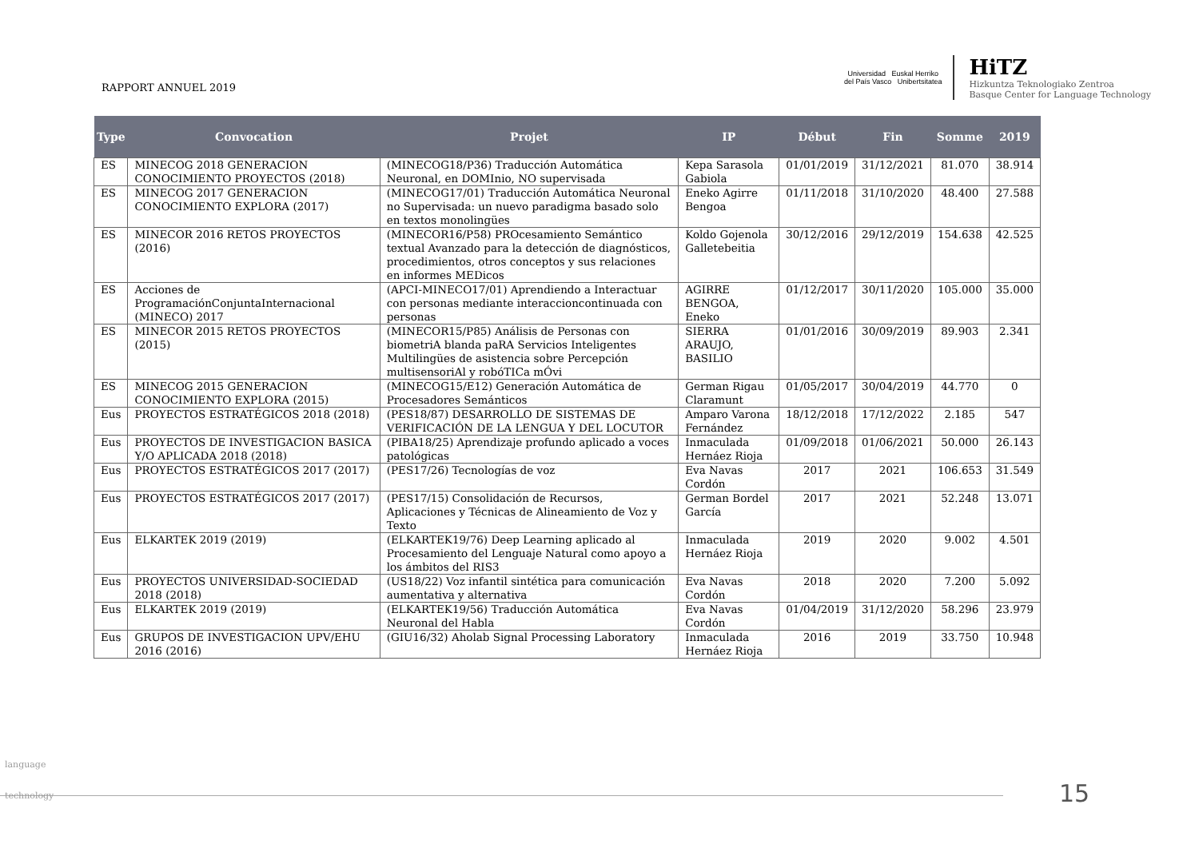RAPPORT ANNUEL 2019
Universidad Euskal Herriko
del País Vasco Unibertsitatea
HiTZ
Hizkuntza Teknologiako Zentroa
Basque Center for Language Technology
| Type | Convocation | Projet | IP | Début | Fin | Somme | 2019 |
| --- | --- | --- | --- | --- | --- | --- | --- |
| ES | MINECOG 2018 GENERACION CONOCIMIENTO PROYECTOS (2018) | (MINECOG18/P36) Traducción Automática Neuronal, en DOMInio, NO supervisada | Kepa Sarasola Gabiola | 01/01/2019 | 31/12/2021 | 81.070 | 38.914 |
| ES | MINECOG 2017 GENERACION CONOCIMIENTO EXPLORA (2017) | (MINECOG17/01) Traducción Automática Neuronal no Supervisada: un nuevo paradigma basado solo en textos monolingües | Eneko Agirre Bengoa | 01/11/2018 | 31/10/2020 | 48.400 | 27.588 |
| ES | MINECOR 2016 RETOS PROYECTOS (2016) | (MINECOR16/P58) PROcesamiento Semántico textual Avanzado para la detección de diagnósticos, procedimientos, otros conceptos y sus relaciones en informes MEDicos | Koldo Gojenola Galletebeitia | 30/12/2016 | 29/12/2019 | 154.638 | 42.525 |
| ES | Acciones de ProgramaciónConjuntaInternacional (MINECO) 2017 | (APCI-MINECO17/01) Aprendiendo a Interactuar con personas mediante interaccioncontinuada con personas | AGIRRE BENGOA, Eneko | 01/12/2017 | 30/11/2020 | 105.000 | 35.000 |
| ES | MINECOR 2015 RETOS PROYECTOS (2015) | (MINECOR15/P85) Análisis de Personas con biometriA blanda paRA Servicios Inteligentes Multilingües de asistencia sobre Percepción multisensoriAl y robóTICa mÓvi | SIERRA ARAUJO, BASILIO | 01/01/2016 | 30/09/2019 | 89.903 | 2.341 |
| ES | MINECOG 2015 GENERACION CONOCIMIENTO EXPLORA (2015) | (MINECOG15/E12) Generación Automática de Procesadores Semánticos | German Rigau Claramunt | 01/05/2017 | 30/04/2019 | 44.770 | 0 |
| Eus | PROYECTOS ESTRATÉGICOS 2018 (2018) | (PES18/87) DESARROLLO DE SISTEMAS DE VERIFICACIÓN DE LA LENGUA Y DEL LOCUTOR | Amparo Varona Fernández | 18/12/2018 | 17/12/2022 | 2.185 | 547 |
| Eus | PROYECTOS DE INVESTIGACION BASICA Y/O APLICADA 2018 (2018) | (PIBA18/25) Aprendizaje profundo aplicado a voces patológicas | Inmaculada Hernáez Rioja | 01/09/2018 | 01/06/2021 | 50.000 | 26.143 |
| Eus | PROYECTOS ESTRATÉGICOS 2017 (2017) | (PES17/26) Tecnologías de voz | Eva Navas Cordón | 2017 | 2021 | 106.653 | 31.549 |
| Eus | PROYECTOS ESTRATÉGICOS 2017 (2017) | (PES17/15) Consolidación de Recursos, Aplicaciones y Técnicas de Alineamiento de Voz y Texto | German Bordel García | 2017 | 2021 | 52.248 | 13.071 |
| Eus | ELKARTEK 2019 (2019) | (ELKARTEK19/76) Deep Learning aplicado al Procesamiento del Lenguaje Natural como apoyo a los ámbitos del RIS3 | Inmaculada Hernáez Rioja | 2019 | 2020 | 9.002 | 4.501 |
| Eus | PROYECTOS UNIVERSIDAD-SOCIEDAD 2018 (2018) | (US18/22) Voz infantil sintética para comunicación aumentativa y alternativa | Eva Navas Cordón | 2018 | 2020 | 7.200 | 5.092 |
| Eus | ELKARTEK 2019 (2019) | (ELKARTEK19/56) Traducción Automática Neuronal del Habla | Eva Navas Cordón | 01/04/2019 | 31/12/2020 | 58.296 | 23.979 |
| Eus | GRUPOS DE INVESTIGACION UPV/EHU 2016 (2016) | (GIU16/32) Aholab Signal Processing Laboratory | Inmaculada Hernáez Rioja | 2016 | 2019 | 33.750 | 10.948 |
language
technology
15